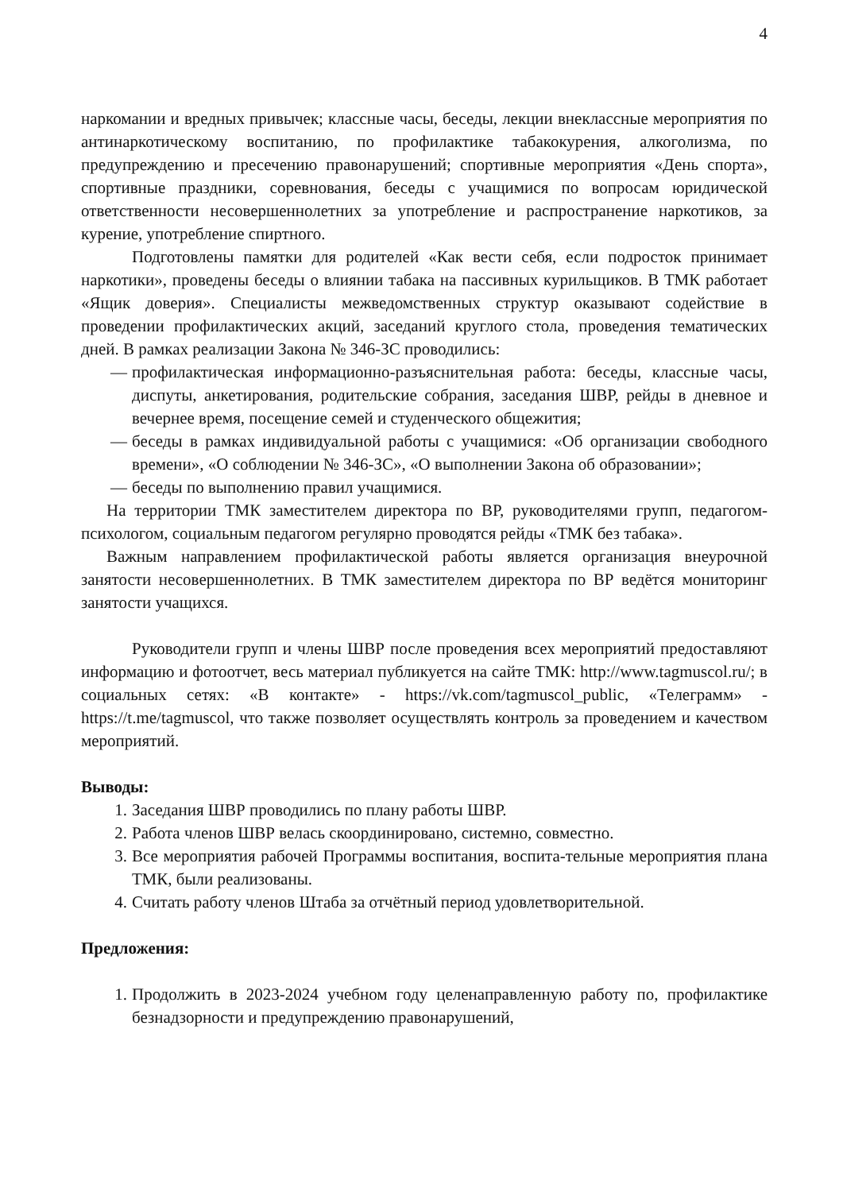4
наркомании и вредных привычек; классные часы, беседы, лекции внеклассные мероприятия по антинаркотическому воспитанию, по профилактике табакокурения, алкоголизма, по предупреждению и пресечению правонарушений; спортивные мероприятия «День спорта», спортивные праздники, соревнования, беседы с учащимися по вопросам юридической ответственности несовершеннолетних за употребление и распространение наркотиков, за курение, употребление спиртного.
Подготовлены памятки для родителей «Как вести себя, если подросток принимает наркотики», проведены беседы о влиянии табака на пассивных курильщиков. В ТМК работает «Ящик доверия». Специалисты межведомственных структур оказывают содействие в проведении профилактических акций, заседаний круглого стола, проведения тематических дней. В рамках реализации Закона № 346-ЗС проводились:
— профилактическая информационно-разъяснительная работа: беседы, классные часы, диспуты, анкетирования, родительские собрания, заседания ШВР, рейды в дневное и вечернее время, посещение семей и студенческого общежития;
— беседы в рамках индивидуальной работы с учащимися: «Об организации свободного времени», «О соблюдении № 346-ЗС», «О выполнении Закона об образовании»;
— беседы по выполнению правил учащимися.
На территории ТМК заместителем директора по ВР, руководителями групп, педагогом-психологом, социальным педагогом регулярно проводятся рейды «ТМК без табака».
Важным направлением профилактической работы является организация внеурочной занятости несовершеннолетних. В ТМК заместителем директора по ВР ведётся мониторинг занятости учащихся.
Руководители групп и члены ШВР после проведения всех мероприятий предоставляют информацию и фотоотчет, весь материал публикуется на сайте ТМК: http://www.tagmuscol.ru/; в социальных сетях: «В контакте» - https://vk.com/tagmuscol_public, «Телеграмм» - https://t.me/tagmuscol, что также позволяет осуществлять контроль за проведением и качеством мероприятий.
Выводы:
1. Заседания ШВР проводились по плану работы ШВР.
2. Работа членов ШВР велась скоординировано, системно, совместно.
3. Все мероприятия рабочей Программы воспитания, воспита-тельные мероприятия плана ТМК, были реализованы.
4. Считать работу членов Штаба за отчётный период удовлетворительной.
Предложения:
1. Продолжить в 2023-2024 учебном году целенаправленную работу по, профилактике безнадзорности и предупреждению правонарушений,